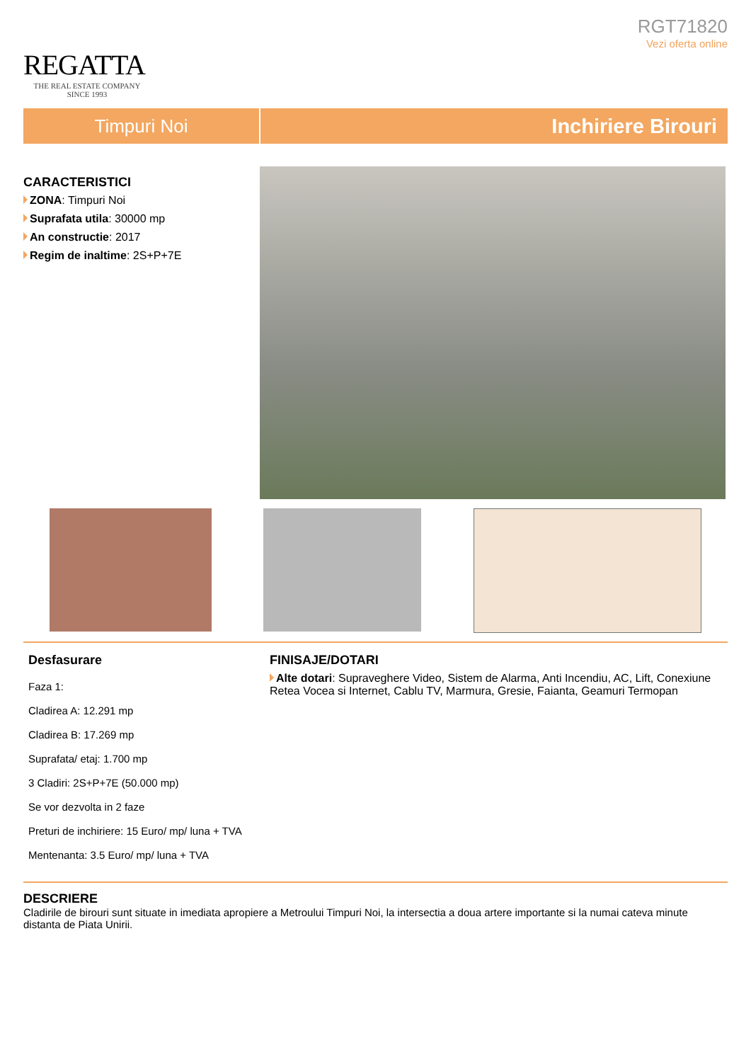REGATTA
THE REAL ESTATE COMPANY
SINCE 1993
RGT71820
Vezi oferta online
Timpuri Noi Inchiriere Birouri
CARACTERISTICI
ZONA: Timpuri Noi
Suprafata utila: 30000 mp
An constructie: 2017
Regim de inaltime: 2S+P+7E
Desfasurare
Faza 1:
Cladirea A: 12.291 mp
Cladirea B: 17.269 mp
Suprafata/ etaj: 1.700 mp
3 Cladiri: 2S+P+7E (50.000 mp)
Se vor dezvolta in 2 faze
Preturi de inchiriere: 15 Euro/ mp/ luna + TVA
Mentenanta: 3.5 Euro/ mp/ luna + TVA
FINISAJE/DOTARI
Alte dotari: Supraveghere Video, Sistem de Alarma, Anti Incendiu, AC, Lift, Conexiune Retea Vocea si Internet, Cablu TV, Marmura, Gresie, Faianta, Geamuri Termopan
DESCRIERE
Cladirile de birouri sunt situate in imediata apropiere a Metroului Timpuri Noi, la intersectia a doua artere importante si la numai cateva minute distanta de Piata Unirii.